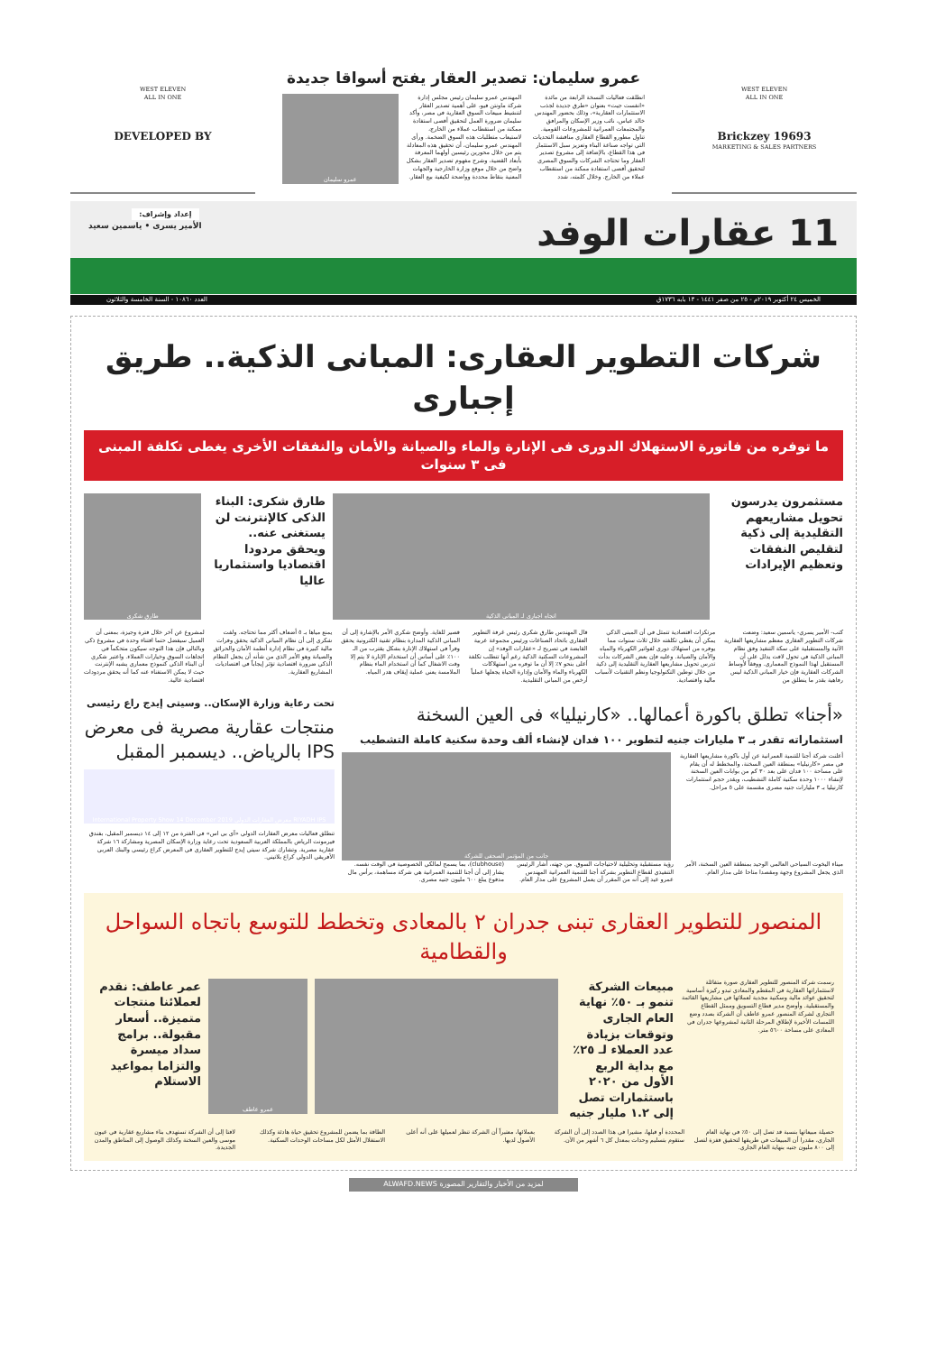WEST ELEVEN
ALL IN ONE
Brickzey 19693
MARKETING & SALES PARTNERS
عمرو سليمان: تصدير العقار يفتح أسواقا جديدة
انطلقت فعاليات النسخة الرابعة من مائدة «انفست جيت» بعنوان «طرق جديدة لجذب الاستثمارات العقارية»، وذلك بحضور المهندس خالد عباس، نائب وزير الإسكان والمرافق والمجتمعات العمرانية للمشروعات القومية. تناول مطورو القطاع العقاري مناقشة التحديات التي تواجه صناعة البناء وتعزيز سبل الاستثمار في هذا القطاع، بالإضافة إلى مشروع تصدير العقار وما تحتاجه الشركات والسوق المصري لتحقيق أقصى استفادة ممكنة من استقطاب عملاء من الخارج. وخلال كلمته، شدد
المهندس عمرو سليمان رئيس مجلس إدارة شركة ماونتن فيو، على أهمية تصدير العقار لتنشيط مبيعات السوق العقارية في مصر، وأكد سليمان ضرورة العمل لتحقيق أقصى استفادة ممكنة من استقطاب عملاء من الخارج، لاستيعاب متطلبات هذه السوق الضخمة. ورأى المهندس عمرو سليمان، أن تحقيق هذه المعادلة يتم من خلال محورين رئيسين أولهما المعرفة بأبعاد القضية، وشرح مفهوم تصدير العقار بشكل واضح من خلال موقع وزارة الخارجية والجهات المعنية بنقاط محددة وواضحة لكيفية بيع العقار.
عمرو سليمان
WEST ELEVEN
ALL IN ONE
DEVELOPED BY
11 عقارات الوفد إعداد وإشراف:
الأمير يسرى • ياسمين سعيد
الخميس ٢٤ أكتوبر ٢٠١٩م - ٢٥ من صفر ١٤٤١ - ١٣ بابه ١٧٣٦ق العدد ١٠٨٦٠ - السنة الخامسة والثلاثون
شركات التطوير العقارى: المبانى الذكية.. طريق إجبارى
ما توفره من فاتورة الاستهلاك الدورى فى الإنارة والماء والصيانة والأمان والنفقات الأخرى يغطى تكلفة المبنى فى ٣ سنوات
مستثمرون يدرسون تحويل مشاريعهم التقليدية إلى ذكية لتقليص النفقات وتعظيم الإيرادات
اتجاه اجبارى لـ المبانى الذكية
طارق شكرى: البناء الذكى كالإنترنت لن يستغنى عنه.. ويحقق مردودا اقتصاديا واستثماريا عاليا
طارق شكرى
كتب- الأمير يسري- ياسمين سعيد: وضعت شركات التطوير العقاري معظم مشاريعها العقارية الآتية والمستقبلية على سكة التنفيذ وفق نظام المباني الذكية في تحول لافت يدلل على أن المستقبل لهذا النموذج المعماري. ووفقاً لأوساط الشركات العقارية فإن خيار المباني الذكية ليس رفاهية بقدر ما ينطلق من
مرتكزات اقتصادية تتمثل في أن المبنى الذكي يمكن أن يغطي تكلفته خلال ثلاث سنوات مما يوفره من استهلاك دوري لفواتير الكهرباء والمياه والأمان والصيانة. وعليه فإن بعض الشركات بدأت تدرس تحويل مشاريعها العقارية التقليدية إلى ذكية من خلال توطين التكنولوجيا ونظم التقنيات لأسباب مالية واقتصادية.
قال المهندس طارق شكري رئيس غرفة التطوير العقاري باتحاد الصناعات ورئيس مجموعة عربية القابضة في تصريح لـ «عقارات الوفد» إن المشروعات السكنية الذكية رغم أنها تتطلب تكلفة أعلى بنحو ٧٪ إلا أن ما توفره من استهلاكات الكهرباء والماء والأمان وإدارة الحياة يجعلها عملياً أرخص من المباني التقليدية.
قصير للغاية. وأوضح شكري الأمر بالإشارة إلى أن المباني الذكية المدارة بنظام تقنية الكترونية يحقق وفراً في استهلاك الإنارة بشكل يقترب من الـ ١٠٠٪ على أساس أن استخدام الإنارة لا يتم إلا وقت الاشغال كما أن استخدام الماء بنظام الملامسة يعني عملية إيقاف هدر المياه.
يمنع مياها بـ ٥ أضعاف أكثر مما تحتاجه. ولفت شكري إلى أن نظام المباني الذكية يحقق وفرات مالية كبيرة في نظام إدارة أنظمة الأمان والحرائق والصيانة وهو الأمر الذي من شأنه أن يجعل النظام الذكي ضرورة اقتصادية تؤثر إيجاباً في اقتصاديات المشاريع العقارية.
لمشروع عن آخر خلال فترة وجيزة، بمعنى أن العميل سيفضل حتما اقتناء وحدة في مشروع ذكي وبالتالي فإن هذا التوجه سيكون متحكماً في اتجاهات السوق وخيارات العملاء. واعتبر شكري أن البناء الذكي كنموذج معماري يشبه الإنترنت حيث لا يمكن الاستغناء عنه كما أنه يحقق مردودات اقتصادية عالية.
«أجنا» تطلق باكورة أعمالها.. «كارنيليا» فى العين السخنة
استثماراته تقدر بـ ٣ مليارات جنيه لتطوير ١٠٠ فدان لإنشاء ألف وحدة سكنية كاملة التشطيب
أعلنت شركة أجنا للتنمية العمرانية عن أول باكورة مشاريعها العقارية في مصر «كارنيليا» بمنطقة العين السخنة، والمخطط له أن يقام على مساحة ١٠٠ فدان على بعد ٣٠ كم من بوابات العين السخنة لإنشاء ١٠٠٠ وحدة سكنية كاملة التشطيب، ويقدر حجم استثمارات كارنيليا بـ ٣ مليارات جنيه مصري مقسمة على ٥ مراحل.
جانب من المؤتمر الصحفى للشركة
ميناء اليخوت السياحي العالمي الوحيد بمنطقة العين السخنة، الأمر الذي يجعل المشروع وجهة ومقصدا متاحا على مدار العام.
رؤية مستقبلية وتحليلية لاحتياجات السوق. من جهته، أشار الرئيس التنفيذي لقطاع التطوير بشركة أجنا للتنمية العمرانية المهندس عمرو عيد إلى أنه من المقرر أن يعمل المشروع على مدار العام.
(clubhouse)، بما يسمح لمالكي الخصوصية في الوقت نفسه. يشار إلى أن أجنا للتنمية العمرانية هي شركة مساهمة، برأس مال مدفوع يبلغ ٦٠٠ مليون جنيه مصري.
تحت رعاية وزارة الإسكان.. وسيتى إيدج راع رئيسى
منتجات عقارية مصرية فى معرض IPS بالرياض.. ديسمبر المقبل
RIYADH IPS معرض العقارات الدولي International Property Show 14 December 2019
تنطلق فعاليات معرض العقارات الدولي «آي بي اس» في الفترة من ١٢ إلى ١٤ ديسمبر المقبل، بفندق فيرمونت الرياض بالمملكة العربية السعودية تحت رعاية وزارة الإسكان المصرية ومشاركة ١٦ شركة عقارية مصرية. وتشارك شركة سيتي إيدج للتطوير العقاري في المعرض كراع رئيسي والبنك العربي الأفريقي الدولي كراع بلاتيني.
المنصور للتطوير العقارى تبنى جدران ٢ بالمعادى وتخطط للتوسع باتجاه السواحل والقطامية
رسمت شركة المنصور للتطوير العقاري صورة متفائلة لاستثماراتها العقارية في المقطم والمعادي تبدو ركيزة أساسية لتحقيق عوائد مالية وسكنية مجدية لعملائها في مشاريعها القائمة والمستقبلية. وأوضح مدير قطاع التسويق وممثل القطاع التجاري لشركة المنصور عمرو عاطف أن الشركة بصدد وضع اللمسات الأخيرة لإطلاق المرحلة الثانية لمشروعها جدران في المعادي على مساحة ٥٦٠٠ متر.
مبيعات الشركة تنمو بـ ٥٠٪ نهاية العام الجارى وتوقعات بزيادة عدد العملاء لـ ٢٥٪ مع بداية الربع الأول من ٢٠٢٠ باستثمارات تصل إلى ١.٢ مليار جنيه
عمرو عاطف
عمر عاطف: نقدم لعملائنا منتجات متميزة.. أسعار مقبولة.. برامج سداد ميسرة والتزاما بمواعيد الاستلام
حصيلة مبيعاتها بنسبة قد تصل إلى ٥٠٪ في نهاية العام الجاري، مقدرا أن المبيعات في طريقها لتحقيق قفزة لتصل إلى ٨٠٠ مليون جنيه بنهاية العام الجاري.
المحددة أو قبلها، مشيرا في هذا الصدد إلى أن الشركة ستقوم بتسليم وحدات بمعدل كل ٦ أشهر من الآن.
بعملائها، معتبراً أن الشركة تنظر لعميلها على أنه أعلى الأصول لديها.
الطاقة بما يضمن للمشروع تحقيق حياة هادئة وكذلك الاستغلال الأمثل لكل مساحات الوحدات السكنية.
لافتا إلى أن الشركة تستهدف بناء مشاريع عقارية في عيون موسى والعين السخنة وكذلك الوصول إلى المناطق والمدن الجديدة.
لمزيد من الأخبار والتقارير المصورة ALWAFD.NEWS